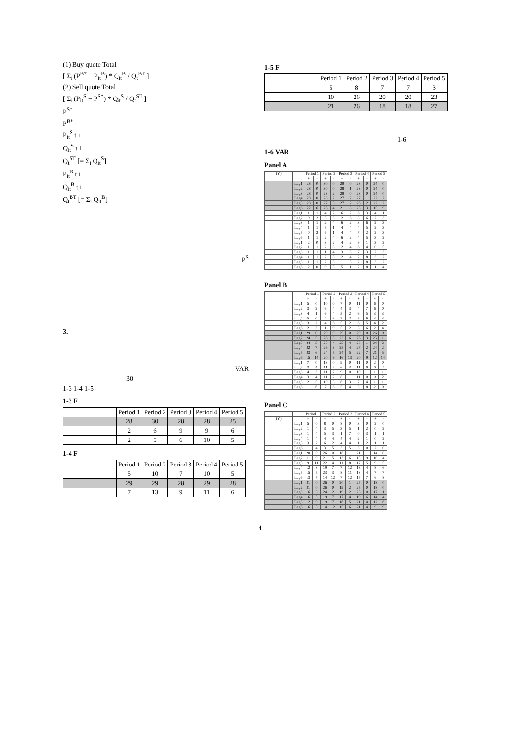(1) Buy quote Total
[ Σ<sub>i</sub> (P<sup>B*</sup> − P<sub>it</sub><sup>B</sup>) * Q<sub>it</sub><sup>B</sup> / Q<sub>t</sub><sup>BT</sup> ]
(2) Sell quote Total
[ Σ<sub>i</sub> (P<sub>it</sub><sup>S</sup> − P<sup>S*</sup>) * Q<sub>it</sub><sup>S</sup> / Q<sub>t</sub><sup>ST</sup> ]
P<sup>S*</sup>
P<sup>B*</sup>
P<sub>it</sub><sup>S</sup> t i
Q<sub>it</sub><sup>S</sup> t i
Q<sub>t</sub><sup>ST</sup> [= Σ<sub>i</sub> Q<sub>it</sub><sup>S</sup>]
P<sub>it</sub><sup>B</sup> t i
Q<sub>it</sub><sup>B</sup> t i
Q<sub>t</sub><sup>BT</sup> [= Σ<sub>i</sub> Q<sub>it</sub><sup>B</sup>]
P<sup>S</sup>
3.
VAR
30
1-3 1-4 1-5
1-3 F
| | Period 1 | Period 2 | Period 3 | Period 4 | Period 5 |
| --- | --- | --- | --- | --- | --- |
| | 28 | 30 | 28 | 28 | 25 |
| | 2 | 6 | 9 | 9 | 6 |
| | 2 | 5 | 6 | 10 | 5 |
1-4 F
| | Period 1 | Period 2 | Period 3 | Period 4 | Period 5 |
| --- | --- | --- | --- | --- | --- |
| | 5 | 10 | 7 | 10 | 5 |
| | 29 | 29 | 28 | 29 | 28 |
| | 7 | 13 | 9 | 11 | 6 |
1-5 F
| | Period 1 | Period 2 | Period 3 | Period 4 | Period 5 |
| --- | --- | --- | --- | --- | --- |
| | 5 | 8 | 7 | 7 | 3 |
| | 10 | 26 | 20 | 20 | 23 |
| | 21 | 26 | 18 | 18 | 27 |
1-6
1-6 VAR
Panel A
| (Y) | | Period 1 | | Period 2 | | Period 3 | | Period 4 | | Period 5 | |
| --- | --- | --- | --- | --- | --- | --- | --- | --- | --- | --- | --- |
| | | + | - | + | - | + | - | + | - | + | - |
| | Lag1 | 28 | 0 | 30 | 0 | 29 | 0 | 28 | 0 | 24 | 0 |
| | Lag2 | 28 | 0 | 30 | 0 | 28 | 1 | 28 | 0 | 24 | 0 |
| | Lag3 | 28 | 0 | 28 | 2 | 29 | 0 | 28 | 0 | 24 | 0 |
| | Lag4 | 28 | 0 | 28 | 2 | 27 | 2 | 27 | 1 | 22 | 2 |
| | Lag5 | 28 | 0 | 27 | 3 | 27 | 2 | 26 | 2 | 22 | 2 |
| | Lag6 | 22 | 6 | 26 | 4 | 21 | 8 | 25 | 3 | 15 | 9 |
| | Lag1 | 1 | 1 | 4 | 2 | 6 | 2 | 6 | 3 | 4 | 1 |
| | Lag2 | 0 | 2 | 3 | 3 | 2 | 6 | 3 | 6 | 2 | 3 |
| | Lag3 | 1 | 1 | 2 | 4 | 6 | 2 | 3 | 6 | 2 | 3 |
| | Lag4 | 1 | 1 | 5 | 1 | 4 | 4 | 4 | 5 | 2 | 3 |
| | Lag5 | 0 | 2 | 5 | 1 | 4 | 4 | 7 | 2 | 2 | 3 |
| | Lag6 | 1 | 1 | 2 | 4 | 6 | 2 | 4 | 5 | 3 | 2 |
| | Lag1 | 2 | 0 | 3 | 2 | 4 | 2 | 9 | 1 | 3 | 2 |
| | Lag2 | 1 | 1 | 2 | 3 | 2 | 4 | 6 | 4 | 0 | 5 |
| | Lag3 | 1 | 1 | 1 | 4 | 3 | 3 | 7 | 3 | 2 | 3 |
| | Lag4 | 1 | 1 | 2 | 3 | 2 | 4 | 2 | 8 | 3 | 2 |
| | Lag5 | 1 | 1 | 2 | 3 | 1 | 5 | 2 | 8 | 3 | 2 |
| | Lag6 | 2 | 0 | 0 | 5 | 5 | 1 | 2 | 8 | 1 | 4 |
Panel B
| | | Period 1 | | Period 2 | | Period 3 | | Period 4 | | Period 5 | |
| --- | --- | --- | --- | --- | --- | --- | --- | --- | --- | --- | --- |
| | | + | - | + | - | + | - | + | - | + | - |
| | Lag1 | 5 | 0 | 10 | 0 | 7 | 0 | 11 | 0 | 6 | 0 |
| | Lag2 | 3 | 2 | 6 | 4 | 4 | 3 | 4 | 7 | 6 | 0 |
| | Lag3 | 4 | 1 | 6 | 4 | 5 | 2 | 6 | 5 | 3 | 3 |
| | Lag4 | 5 | 0 | 4 | 6 | 5 | 2 | 5 | 6 | 3 | 3 |
| | Lag5 | 3 | 2 | 4 | 6 | 5 | 2 | 6 | 5 | 4 | 2 |
| | Lag6 | 2 | 3 | 1 | 9 | 5 | 2 | 5 | 6 | 2 | 4 |
| | Lag1 | 29 | 0 | 29 | 0 | 29 | 0 | 29 | 0 | 26 | 0 |
| | Lag2 | 24 | 5 | 26 | 3 | 23 | 6 | 26 | 3 | 25 | 1 |
| | Lag3 | 24 | 5 | 25 | 4 | 25 | 4 | 28 | 1 | 24 | 2 |
| | Lag4 | 22 | 7 | 26 | 3 | 25 | 4 | 27 | 2 | 24 | 2 |
| | Lag5 | 23 | 6 | 24 | 5 | 24 | 5 | 22 | 7 | 21 | 5 |
| | Lag6 | 15 | 14 | 20 | 9 | 16 | 13 | 20 | 9 | 12 | 14 |
| | Lag1 | 7 | 0 | 13 | 0 | 9 | 0 | 11 | 0 | 2 | 0 |
| | Lag2 | 3 | 4 | 11 | 2 | 6 | 3 | 11 | 0 | 0 | 2 |
| | Lag3 | 4 | 3 | 11 | 2 | 9 | 0 | 10 | 1 | 1 | 1 |
| | Lag4 | 3 | 4 | 11 | 2 | 8 | 1 | 11 | 0 | 0 | 2 |
| | Lag5 | 2 | 5 | 10 | 3 | 6 | 3 | 7 | 4 | 1 | 1 |
| | Lag6 | 1 | 6 | 7 | 6 | 5 | 4 | 3 | 8 | 2 | 0 |
Panel C
| | | Period 1 | | Period 2 | | Period 3 | | Period 4 | | Period 5 | |
| --- | --- | --- | --- | --- | --- | --- | --- | --- | --- | --- | --- |
| (Y) | | + | - | + | - | + | - | + | - | + | - |
| | Lag1 | 5 | 0 | 8 | 0 | 8 | 0 | 3 | 0 | 2 | 0 |
| | Lag2 | 1 | 4 | 3 | 5 | 3 | 5 | 1 | 2 | 0 | 2 |
| | Lag3 | 1 | 4 | 5 | 3 | 1 | 7 | 0 | 3 | 1 | 1 |
| | Lag4 | 1 | 4 | 4 | 4 | 4 | 4 | 2 | 1 | 0 | 2 |
| | Lag5 | 3 | 2 | 6 | 2 | 4 | 4 | 1 | 2 | 1 | 1 |
| | Lag6 | 1 | 4 | 3 | 5 | 3 | 5 | 3 | 0 | 2 | 0 |
| | Lag1 | 20 | 0 | 26 | 0 | 18 | 1 | 21 | 1 | 14 | 0 |
| | Lag2 | 11 | 9 | 21 | 5 | 13 | 6 | 13 | 9 | 10 | 4 |
| | Lag3 | 9 | 11 | 22 | 4 | 11 | 8 | 17 | 5 | 9 | 5 |
| | Lag4 | 12 | 8 | 19 | 7 | 7 | 12 | 18 | 4 | 8 | 6 |
| | Lag5 | 15 | 5 | 23 | 3 | 8 | 11 | 18 | 4 | 7 | 7 |
| | Lag6 | 13 | 7 | 14 | 12 | 7 | 12 | 15 | 7 | 6 | 8 |
| | Lag1 | 21 | 0 | 26 | 0 | 20 | 1 | 25 | 0 | 18 | 0 |
| | Lag2 | 21 | 0 | 26 | 0 | 19 | 2 | 25 | 0 | 18 | 0 |
| | Lag3 | 16 | 5 | 24 | 2 | 19 | 2 | 25 | 0 | 17 | 1 |
| | Lag4 | 16 | 5 | 19 | 7 | 17 | 4 | 19 | 6 | 14 | 4 |
| | Lag5 | 12 | 9 | 19 | 7 | 16 | 5 | 21 | 4 | 12 | 6 |
| | Lag6 | 16 | 5 | 14 | 12 | 15 | 6 | 21 | 4 | 9 | 9 |
4